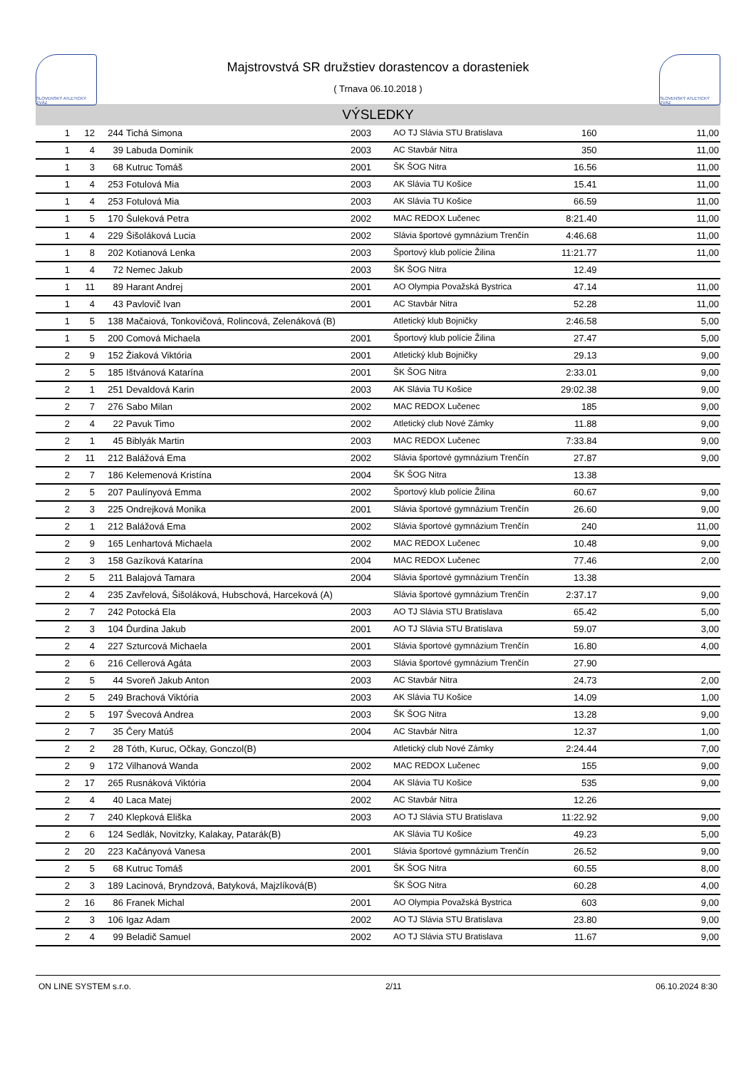SLOVENSKÝ ATLETICKÝ ZVÄZ
Majstrovstvá SR družstiev dorastencov a dorasteniek
( Trnava 06.10.2018 )
SLOVENSKÝ ATLETICKÝ ZVÄZ
VÝSLEDKY
| 1 | 12 | 244 | Tichá Simona | 2003 | AO TJ Slávia STU Bratislava | 160 | 11,00 |
| 1 | 4 | 39 | Labuda Dominik | 2003 | AC Stavbár Nitra | 350 | 11,00 |
| 1 | 3 | 68 | Kutruc Tomáš | 2001 | ŠK ŠOG Nitra | 16.56 | 11,00 |
| 1 | 4 | 253 | Fotulová Mia | 2003 | AK Slávia TU Košice | 15.41 | 11,00 |
| 1 | 4 | 253 | Fotulová Mia | 2003 | AK Slávia TU Košice | 66.59 | 11,00 |
| 1 | 5 | 170 | Šuleková Petra | 2002 | MAC REDOX Lučenec | 8:21.40 | 11,00 |
| 1 | 4 | 229 | Šišoláková Lucia | 2002 | Slávia športové gymnázium Trenčín | 4:46.68 | 11,00 |
| 1 | 8 | 202 | Kotianová Lenka | 2003 | Športový klub polície Žilina | 11:21.77 | 11,00 |
| 1 | 4 | 72 | Nemec Jakub | 2003 | ŠK ŠOG Nitra | 12.49 | |
| 1 | 11 | 89 | Harant Andrej | 2001 | AO Olympia Považská Bystrica | 47.14 | 11,00 |
| 1 | 4 | 43 | Pavlovič Ivan | 2001 | AC Stavbár Nitra | 52.28 | 11,00 |
| 1 | 5 | 138 | Mačaiová, Tonkovičová, Rolincová, Zelenáková (B) | | Atletický klub Bojničky | 2:46.58 | 5,00 |
| 1 | 5 | 200 | Comová Michaela | 2001 | Športový klub polície Žilina | 27.47 | 5,00 |
| 2 | 9 | 152 | Žiaková Viktória | 2001 | Atletický klub Bojničky | 29.13 | 9,00 |
| 2 | 5 | 185 | Ištvánová Katarína | 2001 | ŠK ŠOG Nitra | 2:33.01 | 9,00 |
| 2 | 1 | 251 | Devaldová Karin | 2003 | AK Slávia TU Košice | 29:02.38 | 9,00 |
| 2 | 7 | 276 | Sabo Milan | 2002 | MAC REDOX Lučenec | 185 | 9,00 |
| 2 | 4 | 22 | Pavuk Timo | 2002 | Atletický club Nové Zámky | 11.88 | 9,00 |
| 2 | 1 | 45 | Biblyák Martin | 2003 | MAC REDOX Lučenec | 7:33.84 | 9,00 |
| 2 | 11 | 212 | Balážová Ema | 2002 | Slávia športové gymnázium Trenčín | 27.87 | 9,00 |
| 2 | 7 | 186 | Kelemenová Kristína | 2004 | ŠK ŠOG Nitra | 13.38 | |
| 2 | 5 | 207 | Paulínyová Emma | 2002 | Športový klub polície Žilina | 60.67 | 9,00 |
| 2 | 3 | 225 | Ondrejková Monika | 2001 | Slávia športové gymnázium Trenčín | 26.60 | 9,00 |
| 2 | 1 | 212 | Balážová Ema | 2002 | Slávia športové gymnázium Trenčín | 240 | 11,00 |
| 2 | 9 | 165 | Lenhartová Michaela | 2002 | MAC REDOX Lučenec | 10.48 | 9,00 |
| 2 | 3 | 158 | Gazíková Katarína | 2004 | MAC REDOX Lučenec | 77.46 | 2,00 |
| 2 | 5 | 211 | Balajová Tamara | 2004 | Slávia športové gymnázium Trenčín | 13.38 | |
| 2 | 4 | 235 | Zavřelová, Šišoláková, Hubschová, Harceková (A) | | Slávia športové gymnázium Trenčín | 2:37.17 | 9,00 |
| 2 | 7 | 242 | Potocká Ela | 2003 | AO TJ Slávia STU Bratislava | 65.42 | 5,00 |
| 2 | 3 | 104 | Ďurdina Jakub | 2001 | AO TJ Slávia STU Bratislava | 59.07 | 3,00 |
| 2 | 4 | 227 | Szturcová Michaela | 2001 | Slávia športové gymnázium Trenčín | 16.80 | 4,00 |
| 2 | 6 | 216 | Cellerová Agáta | 2003 | Slávia športové gymnázium Trenčín | 27.90 | |
| 2 | 5 | 44 | Svoreň Jakub Anton | 2003 | AC Stavbár Nitra | 24.73 | 2,00 |
| 2 | 5 | 249 | Brachová Viktória | 2003 | AK Slávia TU Košice | 14.09 | 1,00 |
| 2 | 5 | 197 | Švecová Andrea | 2003 | ŠK ŠOG Nitra | 13.28 | 9,00 |
| 2 | 7 | 35 | Čery Matúš | 2004 | AC Stavbár Nitra | 12.37 | 1,00 |
| 2 | 2 | 28 | Tóth, Kuruc, Očkay, Gonczol(B) | | Atletický club Nové Zámky | 2:24.44 | 7,00 |
| 2 | 9 | 172 | Vilhanová Wanda | 2002 | MAC REDOX Lučenec | 155 | 9,00 |
| 2 | 17 | 265 | Rusnáková Viktória | 2004 | AK Slávia TU Košice | 535 | 9,00 |
| 2 | 4 | 40 | Laca Matej | 2002 | AC Stavbár Nitra | 12.26 | |
| 2 | 7 | 240 | Klepková Eliška | 2003 | AO TJ Slávia STU Bratislava | 11:22.92 | 9,00 |
| 2 | 6 | 124 | Sedlák, Novitzky, Kalakay, Patarák(B) | | AK Slávia TU Košice | 49.23 | 5,00 |
| 2 | 20 | 223 | Kačányová Vanesa | 2001 | Slávia športové gymnázium Trenčín | 26.52 | 9,00 |
| 2 | 5 | 68 | Kutruc Tomáš | 2001 | ŠK ŠOG Nitra | 60.55 | 8,00 |
| 2 | 3 | 189 | Lacinová, Bryndzová, Batyková, Majzlíková(B) | | ŠK ŠOG Nitra | 60.28 | 4,00 |
| 2 | 16 | 86 | Franek Michal | 2001 | AO Olympia Považská Bystrica | 603 | 9,00 |
| 2 | 3 | 106 | Igaz Adam | 2002 | AO TJ Slávia STU Bratislava | 23.80 | 9,00 |
| 2 | 4 | 99 | Beladič Samuel | 2002 | AO TJ Slávia STU Bratislava | 11.67 | 9,00 |
ON LINE SYSTEM s.r.o. 2/11 06.10.2024 8:30